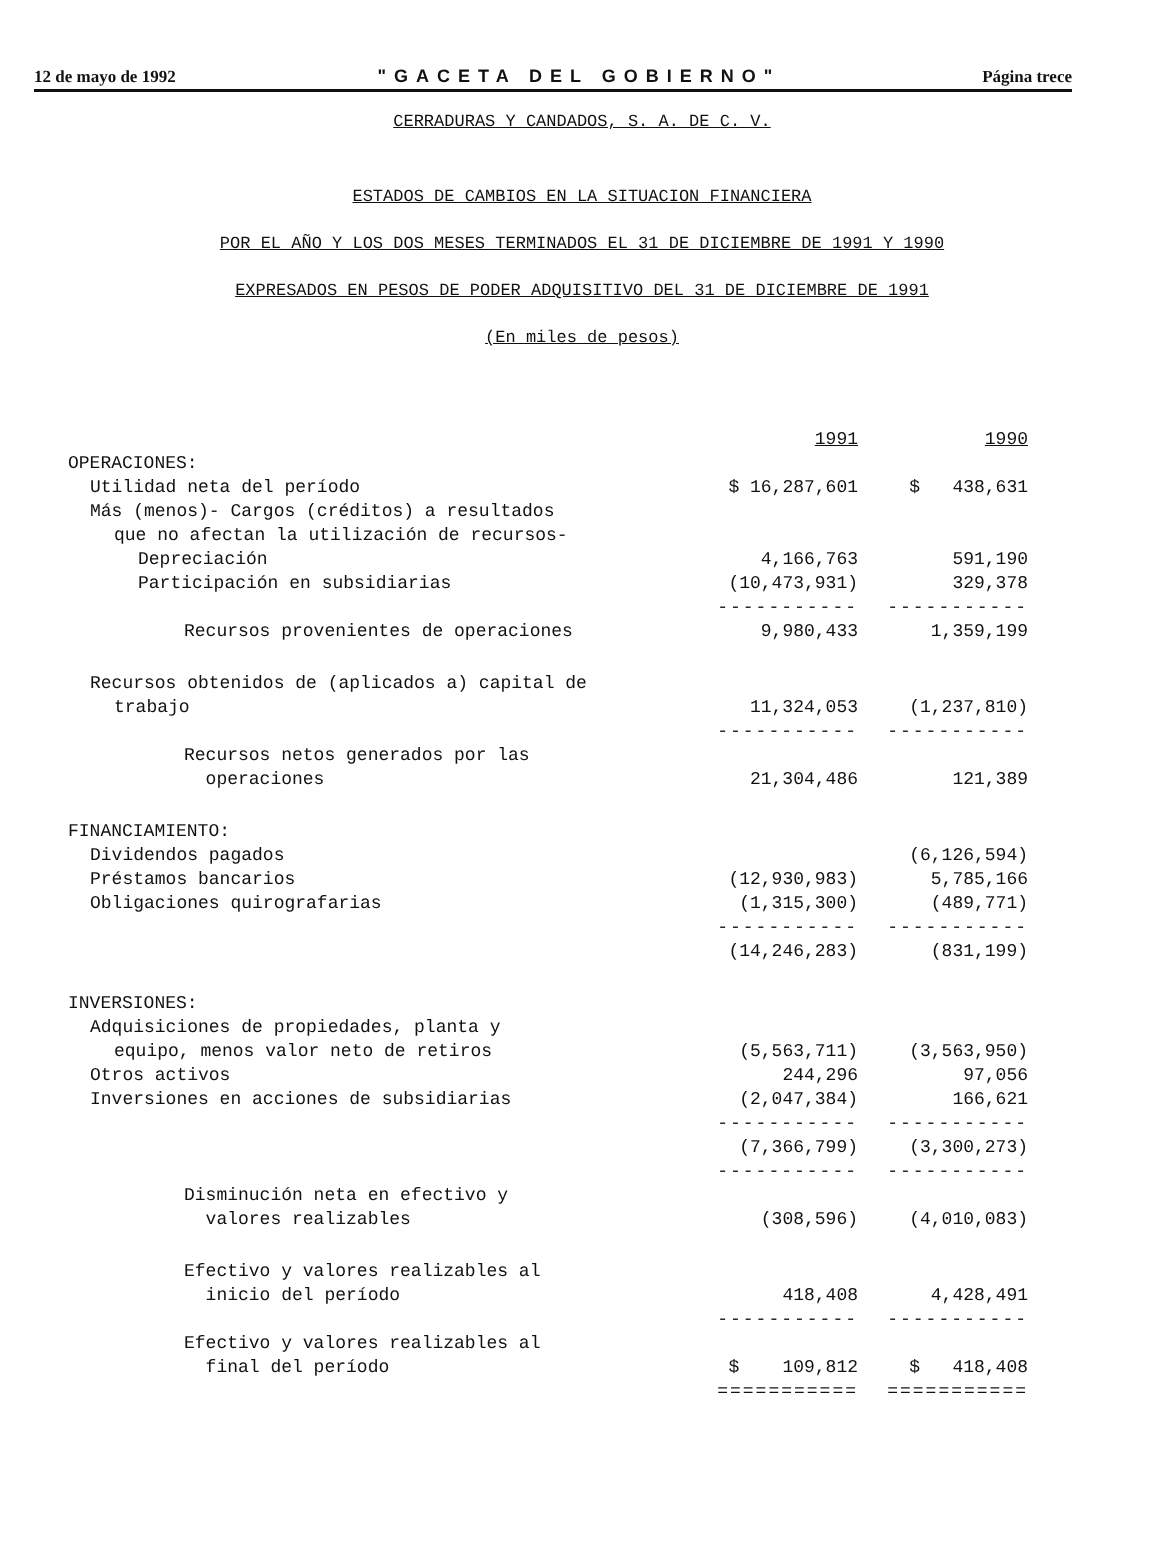12 de mayo de 1992 "GACETA DEL GOBIERNO" Página trece
CERRADURAS Y CANDADOS, S. A. DE C. V.
ESTADOS DE CAMBIOS EN LA SITUACION FINANCIERA
POR EL AÑO Y LOS DOS MESES TERMINADOS EL 31 DE DICIEMBRE DE 1991 Y 1990
EXPRESADOS EN PESOS DE PODER ADQUISITIVO DEL 31 DE DICIEMBRE DE 1991
(En miles de pesos)
| | 1991 | 1990 |
| OPERACIONES: | | |
| Utilidad neta del período | $ 16,287,601 | $ 438,631 |
| Más (menos)- Cargos (créditos) a resultados | | |
| que no afectan la utilización de recursos- | | |
| Depreciación | 4,166,763 | 591,190 |
| Participación en subsidiarias | (10,473,931) | 329,378 |
| | ----------- | ----------- |
| Recursos provenientes de operaciones | 9,980,433 | 1,359,199 |
| Recursos obtenidos de (aplicados a) capital de | | |
| trabajo | 11,324,053 | (1,237,810) |
| | ----------- | ----------- |
| Recursos netos generados por las | | |
| operaciones | 21,304,486 | 121,389 |
| FINANCIAMIENTO: | | |
| Dividendos pagados | | (6,126,594) |
| Préstamos bancarios | (12,930,983) | 5,785,166 |
| Obligaciones quirografarias | (1,315,300) | (489,771) |
| | ----------- | ----------- |
| | (14,246,283) | (831,199) |
| INVERSIONES: | | |
| Adquisiciones de propiedades, planta y | | |
| equipo, menos valor neto de retiros | (5,563,711) | (3,563,950) |
| Otros activos | 244,296 | 97,056 |
| Inversiones en acciones de subsidiarias | (2,047,384) | 166,621 |
| | ----------- | ----------- |
| | (7,366,799) | (3,300,273) |
| | ----------- | ----------- |
| Disminución neta en efectivo y | | |
| valores realizables | (308,596) | (4,010,083) |
| Efectivo y valores realizables al | | |
| inicio del período | 418,408 | 4,428,491 |
| | ----------- | ----------- |
| Efectivo y valores realizables al | | |
| final del período | $ 109,812 | $ 418,408 |
| | =========== | =========== |